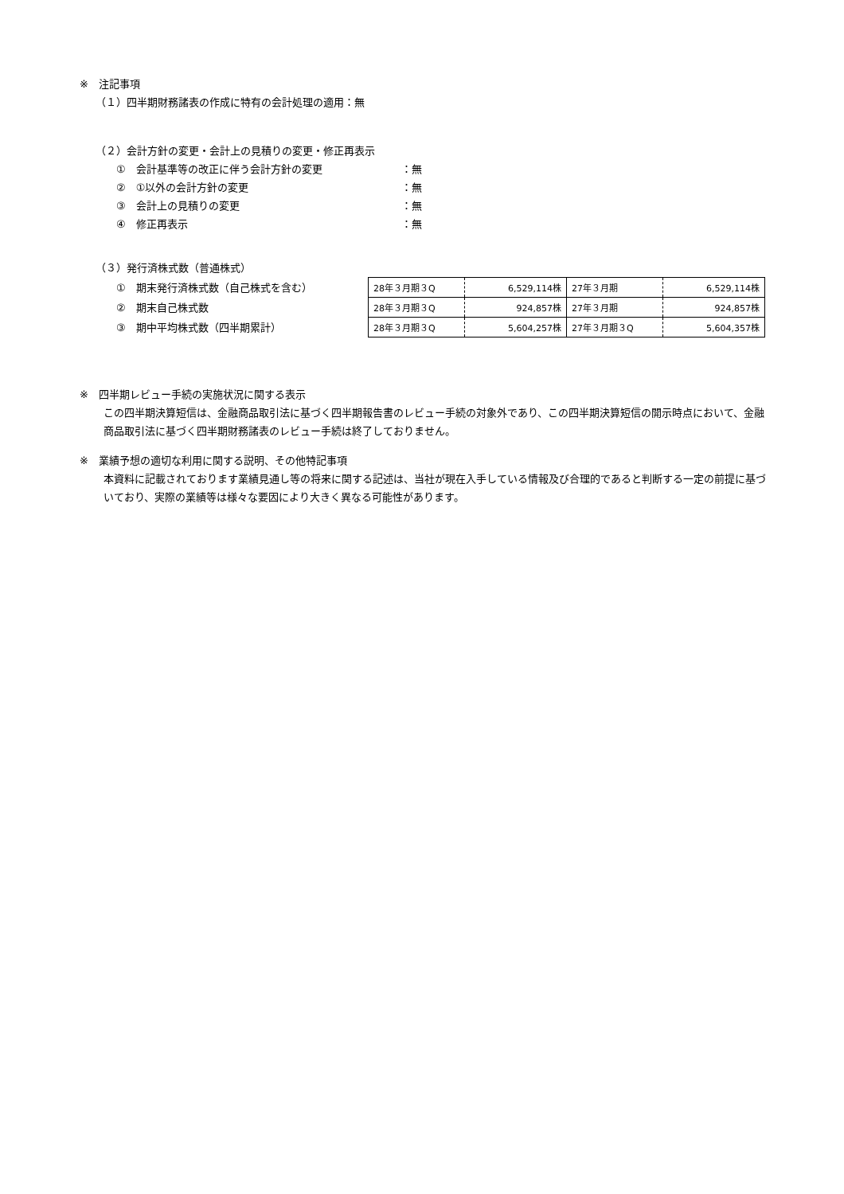※　注記事項
（１）四半期財務諸表の作成に特有の会計処理の適用：無
（２）会計方針の変更・会計上の見積りの変更・修正再表示
①　会計基準等の改正に伴う会計方針の変更 ：無
②　①以外の会計方針の変更 ：無
③　会計上の見積りの変更 ：無
④　修正再表示 ：無
（３）発行済株式数（普通株式）
①　期末発行済株式数（自己株式を含む）
②　期末自己株式数
③　期中平均株式数（四半期累計）
| 28年３月期３Q | 6,529,114株 | 27年３月期 | 6,529,114株 |
| 28年３月期３Q | 924,857株 | 27年３月期 | 924,857株 |
| 28年３月期３Q | 5,604,257株 | 27年３月期３Q | 5,604,357株 |
※　四半期レビュー手続の実施状況に関する表示
この四半期決算短信は、金融商品取引法に基づく四半期報告書のレビュー手続の対象外であり、この四半期決算短信の開示時点において、金融商品取引法に基づく四半期財務諸表のレビュー手続は終了しておりません。
※　業績予想の適切な利用に関する説明、その他特記事項
本資料に記載されております業績見通し等の将来に関する記述は、当社が現在入手している情報及び合理的であると判断する一定の前提に基づいており、実際の業績等は様々な要因により大きく異なる可能性があります。